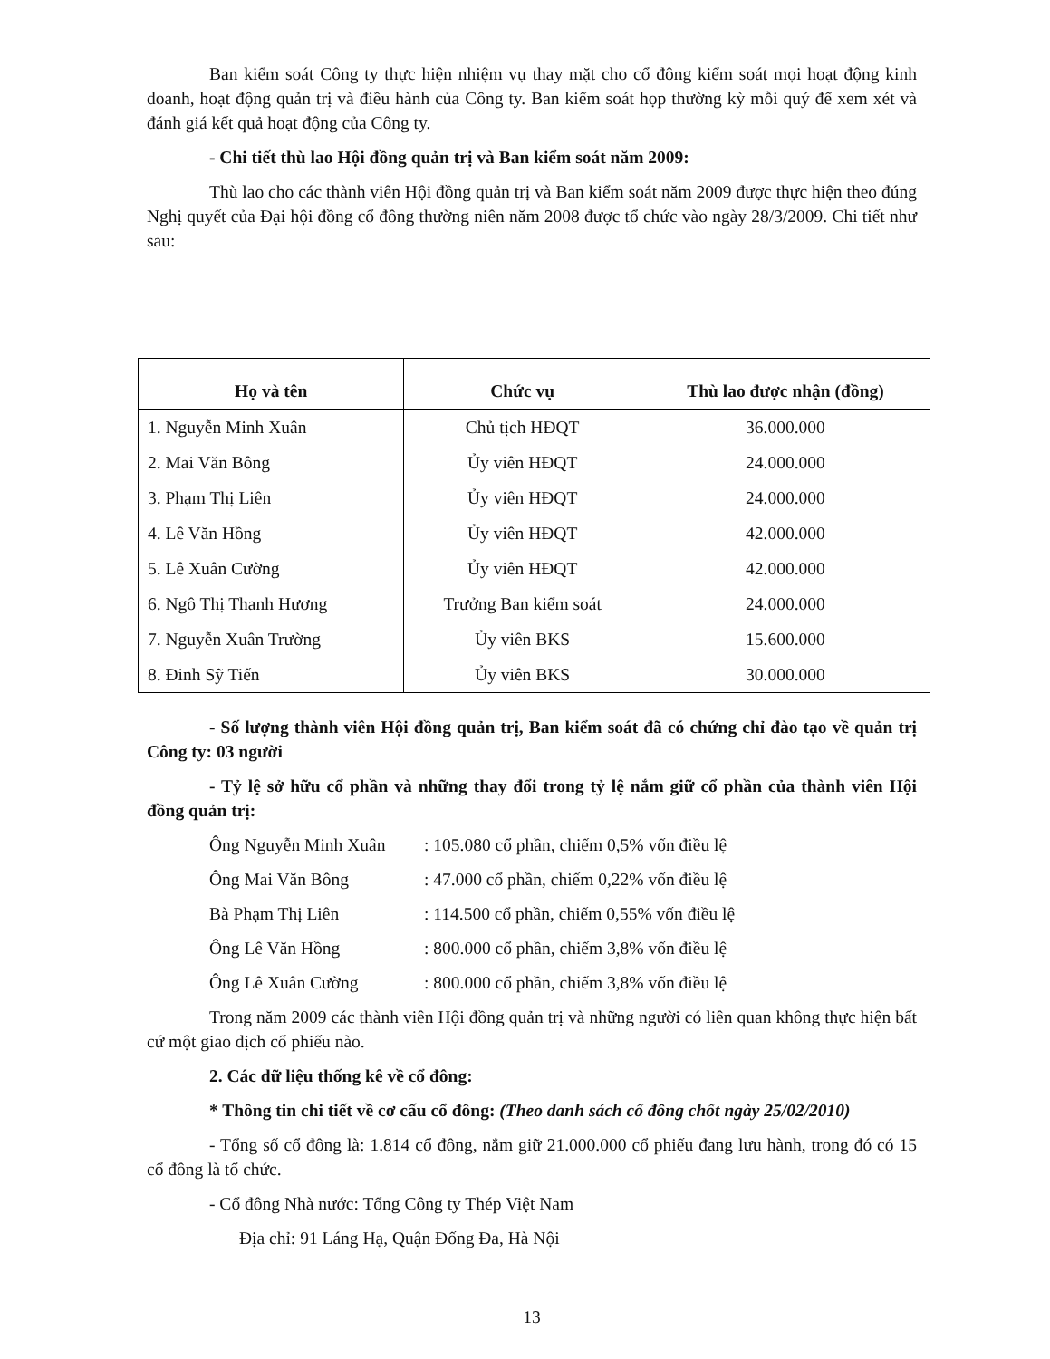Ban kiểm soát Công ty thực hiện nhiệm vụ thay mặt cho cổ đông kiểm soát mọi hoạt động kinh doanh, hoạt động quản trị và điều hành của Công ty. Ban kiểm soát họp thường kỳ mỗi quý để xem xét và đánh giá kết quả hoạt động của Công ty.
- Chi tiết thù lao Hội đồng quản trị và Ban kiểm soát năm 2009:
Thù lao cho các thành viên Hội đồng quản trị và Ban kiểm soát năm 2009 được thực hiện theo đúng Nghị quyết của Đại hội đồng cổ đông thường niên năm 2008 được tổ chức vào ngày 28/3/2009. Chi tiết như sau:
| Họ và tên | Chức vụ | Thù lao được nhận (đồng) |
| --- | --- | --- |
| 1. Nguyễn Minh Xuân | Chủ tịch HĐQT | 36.000.000 |
| 2. Mai Văn Bông | Ủy viên HĐQT | 24.000.000 |
| 3. Phạm Thị Liên | Ủy viên HĐQT | 24.000.000 |
| 4. Lê Văn Hồng | Ủy viên HĐQT | 42.000.000 |
| 5. Lê Xuân Cường | Ủy viên HĐQT | 42.000.000 |
| 6. Ngô Thị Thanh Hương | Trưởng Ban kiểm soát | 24.000.000 |
| 7. Nguyễn Xuân Trường | Ủy viên BKS | 15.600.000 |
| 8. Đinh Sỹ Tiến | Ủy viên BKS | 30.000.000 |
- Số lượng thành viên Hội đồng quản trị, Ban kiểm soát đã có chứng chỉ đào tạo về quản trị Công ty: 03 người
- Tỷ lệ sở hữu cổ phần và những thay đổi trong tỷ lệ nắm giữ cổ phần của thành viên Hội đồng quản trị:
Ông Nguyễn Minh Xuân : 105.080 cổ phần, chiếm 0,5% vốn điều lệ
Ông Mai Văn Bông : 47.000 cổ phần, chiếm 0,22% vốn điều lệ
Bà Phạm Thị Liên : 114.500 cổ phần, chiếm 0,55% vốn điều lệ
Ông Lê Văn Hồng : 800.000 cổ phần, chiếm 3,8% vốn điều lệ
Ông Lê Xuân Cường : 800.000 cổ phần, chiếm 3,8% vốn điều lệ
Trong năm 2009 các thành viên Hội đồng quản trị và những người có liên quan không thực hiện bất cứ một giao dịch cổ phiếu nào.
2. Các dữ liệu thống kê về cổ đông:
* Thông tin chi tiết về cơ cấu cổ đông: (Theo danh sách cổ đông chốt ngày 25/02/2010)
- Tổng số cổ đông là: 1.814 cổ đông, nắm giữ 21.000.000 cổ phiếu đang lưu hành, trong đó có 15 cổ đông là tổ chức.
- Cổ đông Nhà nước: Tổng Công ty Thép Việt Nam
Địa chỉ: 91 Láng Hạ, Quận Đống Đa, Hà Nội
13